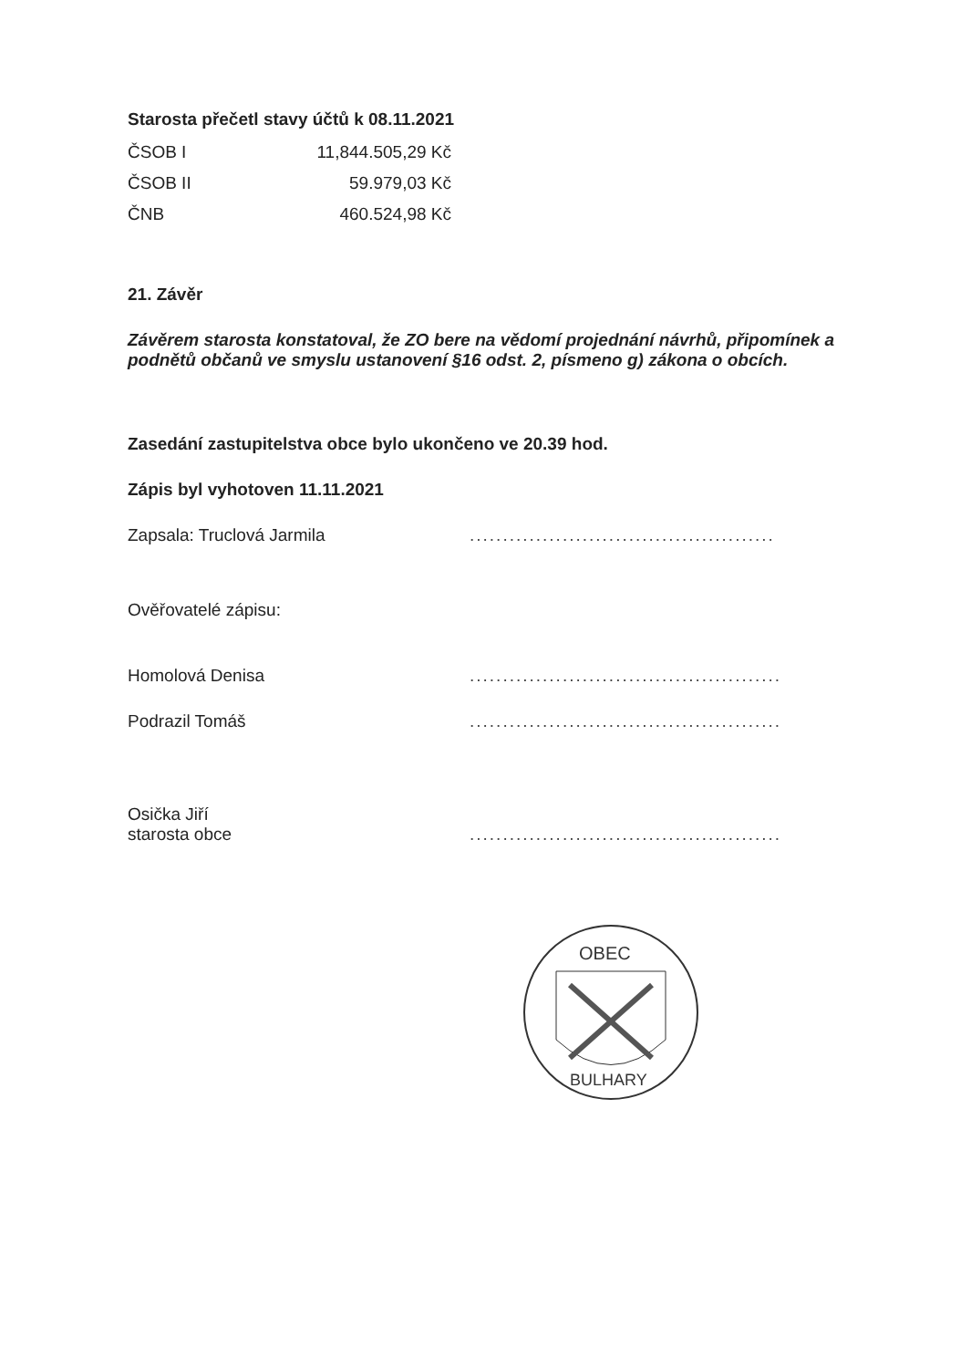Starosta přečetl stavy účtů k 08.11.2021
| ČSOB I | 11,844.505,29 Kč |
| ČSOB II | 59.979,03 Kč |
| ČNB | 460.524,98 Kč |
21. Závěr
Závěrem starosta konstatoval, že ZO bere na vědomí projednání návrhů, připomínek a podnětů občanů ve smyslu ustanovení §16 odst. 2, písmeno g) zákona o obcích.
Zasedání zastupitelstva obce bylo ukončeno ve 20.39 hod.
Zápis byl vyhotoven 11.11.2021
Zapsala: Truclová Jarmila..............................................
Ověřovatelé zápisu:
Homolová Denisa...............................................
Podrazil Tomáš...............................................
Osička Jiří
starosta obce...............................................
OBEC
BULHARY